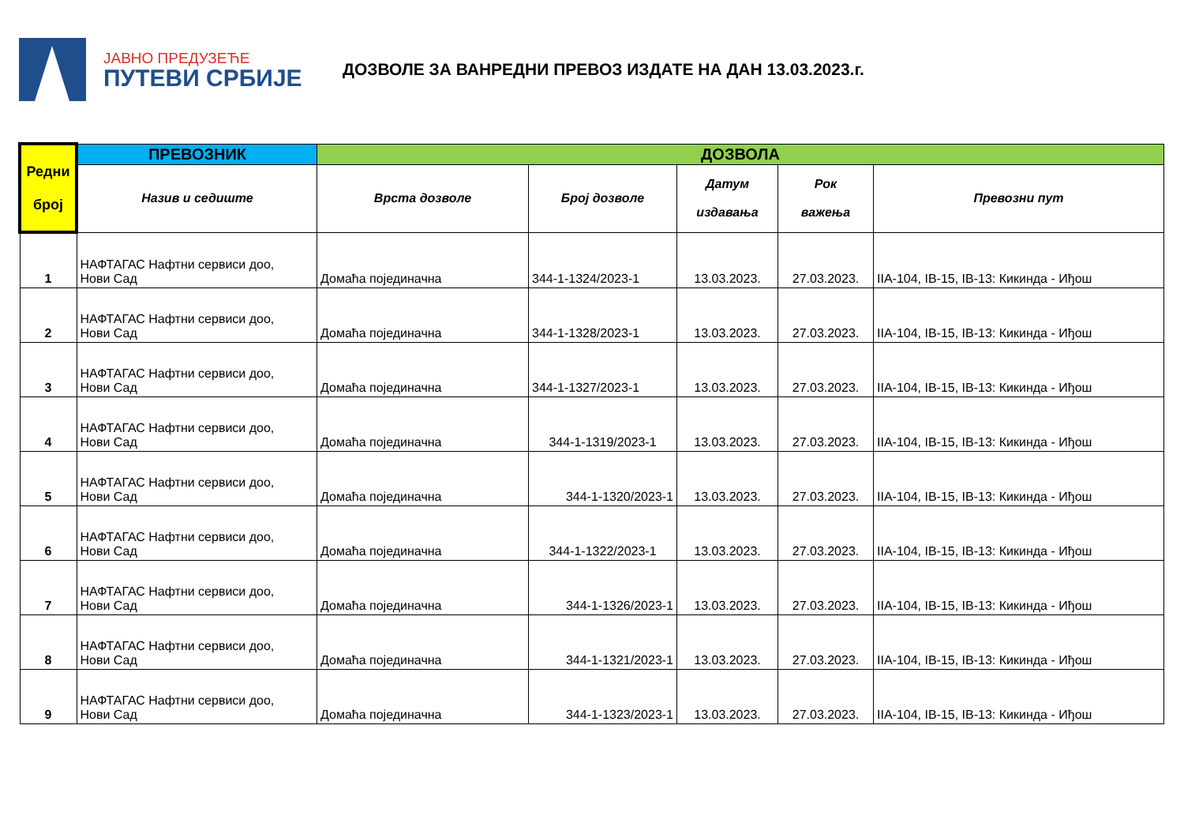ЈАВНО ПРЕДУЗЕЋЕ
ПУТЕВИ СРБИЈЕ
ДОЗВОЛЕ ЗА ВАНРЕДНИ ПРЕВОЗ ИЗДАТЕ НА ДАН 13.03.2023.г.
| Редни број | ПРЕВОЗНИК | ДОЗВОЛА | | | | |
| --- | --- | --- | --- | --- | --- | --- |
| | Назив и седиште | Врста дозволе | Број дозволе | Датум издавања | Рок важења | Превозни пут |
| 1 | НАФТАГАС Нафтни сервиси доо, Нови Сад | Домаћа појединачна | 344-1-1324/2023-1 | 13.03.2023. | 27.03.2023. | IIA-104, IB-15, IB-13: Кикинда - Иђош |
| 2 | НАФТАГАС Нафтни сервиси доо, Нови Сад | Домаћа појединачна | 344-1-1328/2023-1 | 13.03.2023. | 27.03.2023. | IIA-104, IB-15, IB-13: Кикинда - Иђош |
| 3 | НАФТАГАС Нафтни сервиси доо, Нови Сад | Домаћа појединачна | 344-1-1327/2023-1 | 13.03.2023. | 27.03.2023. | IIA-104, IB-15, IB-13: Кикинда - Иђош |
| 4 | НАФТАГАС Нафтни сервиси доо, Нови Сад | Домаћа појединачна | 344-1-1319/2023-1 | 13.03.2023. | 27.03.2023. | IIA-104, IB-15, IB-13: Кикинда - Иђош |
| 5 | НАФТАГАС Нафтни сервиси доо, Нови Сад | Домаћа појединачна | 344-1-1320/2023-1 | 13.03.2023. | 27.03.2023. | IIA-104, IB-15, IB-13: Кикинда - Иђош |
| 6 | НАФТАГАС Нафтни сервиси доо, Нови Сад | Домаћа појединачна | 344-1-1322/2023-1 | 13.03.2023. | 27.03.2023. | IIA-104, IB-15, IB-13: Кикинда - Иђош |
| 7 | НАФТАГАС Нафтни сервиси доо, Нови Сад | Домаћа појединачна | 344-1-1326/2023-1 | 13.03.2023. | 27.03.2023. | IIA-104, IB-15, IB-13: Кикинда - Иђош |
| 8 | НАФТАГАС Нафтни сервиси доо, Нови Сад | Домаћа појединачна | 344-1-1321/2023-1 | 13.03.2023. | 27.03.2023. | IIA-104, IB-15, IB-13: Кикинда - Иђош |
| 9 | НАФТАГАС Нафтни сервиси доо, Нови Сад | Домаћа појединачна | 344-1-1323/2023-1 | 13.03.2023. | 27.03.2023. | IIA-104, IB-15, IB-13: Кикинда - Иђош |